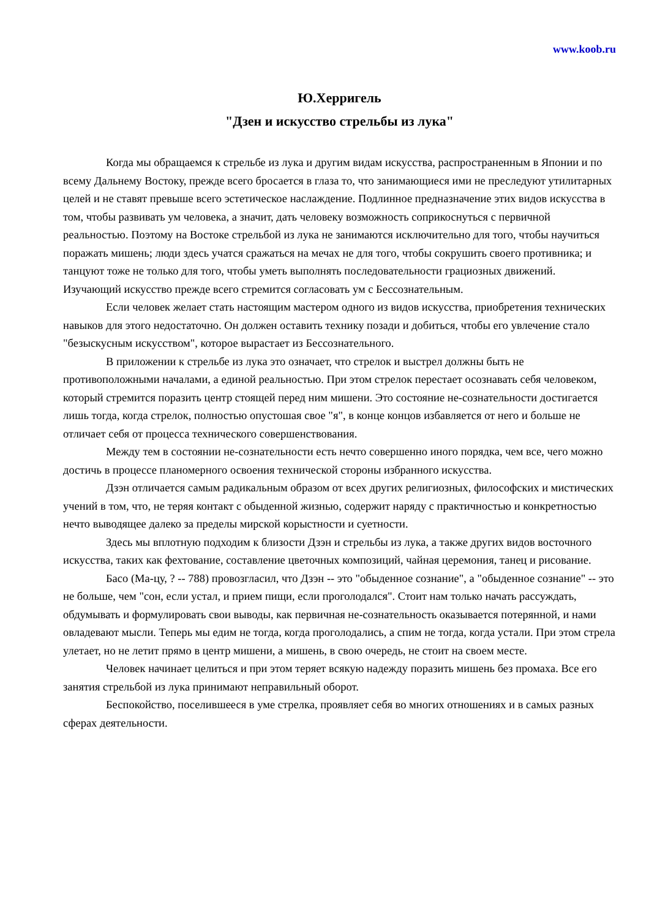www.koob.ru
Ю.Херригель
"Дзен и искусство стрельбы из лука"
Когда мы обращаемся к стрельбе из лука и другим видам искусства, распространенным в Японии и по всему Дальнему Востоку, прежде всего бросается в глаза то, что занимающиеся ими не преследуют утилитарных целей и не ставят превыше всего эстетическое наслаждение. Подлинное предназначение этих видов искусства в том, чтобы развивать ум человека, а значит, дать человеку возможность соприкоснуться с первичной реальностью. Поэтому на Востоке стрельбой из лука не занимаются исключительно для того, чтобы научиться поражать мишень; люди здесь учатся сражаться на мечах не для того, чтобы сокрушить своего противника; и танцуют тоже не только для того, чтобы уметь выполнять последовательности грациозных движений. Изучающий искусство прежде всего стремится согласовать ум с Бессознательным.
Если человек желает стать настоящим мастером одного из видов искусства, приобретения технических навыков для этого недостаточно. Он должен оставить технику позади и добиться, чтобы его увлечение стало "безыскусным искусством", которое вырастает из Бессознательного.
В приложении к стрельбе из лука это означает, что стрелок и выстрел должны быть не противоположными началами, а единой реальностью. При этом стрелок перестает осознавать себя человеком, который стремится поразить центр стоящей перед ним мишени. Это состояние не-сознательности достигается лишь тогда, когда стрелок, полностью опустошая свое "я", в конце концов избавляется от него и больше не отличает себя от процесса технического совершенствования.
Между тем в состоянии не-сознательности есть нечто совершенно иного порядка, чем все, чего можно достичь в процессе планомерного освоения технической стороны избранного искусства.
Дзэн отличается самым радикальным образом от всех других религиозных, философских и мистических учений в том, что, не теряя контакт с обыденной жизнью, содержит наряду с практичностью и конкретностью нечто выводящее далеко за пределы мирской корыстности и суетности.
Здесь мы вплотную подходим к близости Дзэн и стрельбы из лука, а также других видов восточного искусства, таких как фехтование, составление цветочных композиций, чайная церемония, танец и рисование.
Басо (Ма-цу, ? -- 788) провозгласил, что Дзэн -- это "обыденное сознание", а "обыденное сознание" -- это не больше, чем "сон, если устал, и прием пищи, если проголодался". Стоит нам только начать рассуждать, обдумывать и формулировать свои выводы, как первичная не-сознательность оказывается потерянной, и нами овладевают мысли. Теперь мы едим не тогда, когда проголодались, а спим не тогда, когда устали. При этом стрела улетает, но не летит прямо в центр мишени, а мишень, в свою очередь, не стоит на своем месте.
Человек начинает целиться и при этом теряет всякую надежду поразить мишень без промаха. Все его занятия стрельбой из лука принимают неправильный оборот.
Беспокойство, поселившееся в уме стрелка, проявляет себя во многих отношениях и в самых разных сферах деятельности.